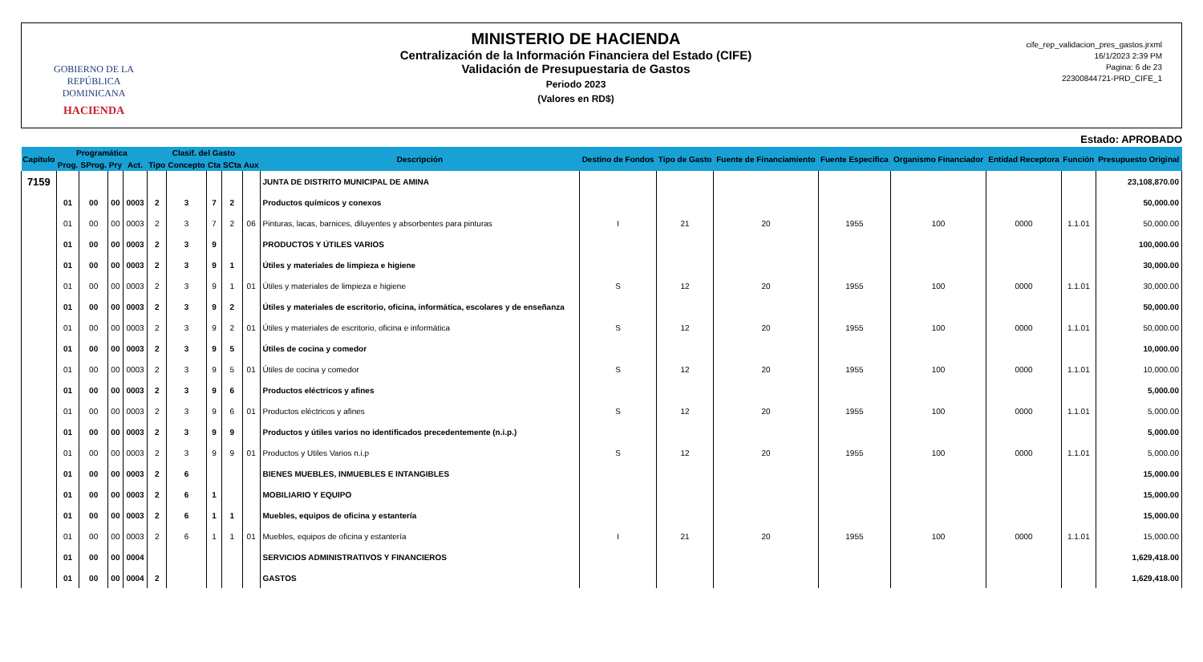GOBIERNO DE LA
REPÚBLICA
DOMINICANA
HACIENDA
MINISTERIO DE HACIENDA
Centralización de la Información Financiera del Estado (CIFE)
Validación de Presupuestaria de Gastos
Periodo 2023
(Valores en RD$)
cife_rep_validacion_pres_gastos.jrxml
16/1/2023 2:39 PM
Pagina: 6 de 23
22300844721-PRD_CIFE_1
Estado: APROBADO
| Capitulo | Programática | | | | Clasif. del Gasto | | | | | Descripción | Destino de Fondos | Tipo de Gasto | Fuente de Financiamiento | Fuente Especifica | Organismo Financiador | Entidad Receptora | Función | Presupuesto Original |
| --- | --- | --- | --- | --- | --- | --- | --- | --- | --- | --- | --- | --- | --- | --- | --- | --- | --- | --- |
| | Prog. | SProg. | Pry | Act. | Tipo | Concepto | Cta | SCta | Aux | | | | | | | | | |
| 7159 | | | | | | | | | | JUNTA DE DISTRITO MUNICIPAL DE AMINA | | | | | | | | 23,108,870.00 |
| | 01 | 00 | 00 | 0003 | 2 | 3 | 7 | 2 | | Productos químicos y conexos | | | | | | | | 50,000.00 |
| | 01 | 00 | 00 | 0003 | 2 | 3 | 7 | 2 | 06 | Pinturas, lacas, barnices, diluyentes y absorbentes para pinturas | I | 21 | 20 | 1955 | 100 | 0000 | 1.1.01 | 50,000.00 |
| | 01 | 00 | 00 | 0003 | 2 | 3 | 9 | | | PRODUCTOS Y ÚTILES VARIOS | | | | | | | | 100,000.00 |
| | 01 | 00 | 00 | 0003 | 2 | 3 | 9 | 1 | | Útiles y materiales de limpieza e higiene | | | | | | | | 30,000.00 |
| | 01 | 00 | 00 | 0003 | 2 | 3 | 9 | 1 | 01 | Útiles y materiales de limpieza e higiene | S | 12 | 20 | 1955 | 100 | 0000 | 1.1.01 | 30,000.00 |
| | 01 | 00 | 00 | 0003 | 2 | 3 | 9 | 2 | | Útiles y materiales de escritorio, oficina, informática, escolares y de enseñanza | | | | | | | | 50,000.00 |
| | 01 | 00 | 00 | 0003 | 2 | 3 | 9 | 2 | 01 | Útiles y materiales de escritorio, oficina e informática | S | 12 | 20 | 1955 | 100 | 0000 | 1.1.01 | 50,000.00 |
| | 01 | 00 | 00 | 0003 | 2 | 3 | 9 | 5 | | Útiles de cocina y comedor | | | | | | | | 10,000.00 |
| | 01 | 00 | 00 | 0003 | 2 | 3 | 9 | 5 | 01 | Útiles de cocina y comedor | S | 12 | 20 | 1955 | 100 | 0000 | 1.1.01 | 10,000.00 |
| | 01 | 00 | 00 | 0003 | 2 | 3 | 9 | 6 | | Productos eléctricos y afines | | | | | | | | 5,000.00 |
| | 01 | 00 | 00 | 0003 | 2 | 3 | 9 | 6 | 01 | Productos eléctricos y afines | S | 12 | 20 | 1955 | 100 | 0000 | 1.1.01 | 5,000.00 |
| | 01 | 00 | 00 | 0003 | 2 | 3 | 9 | 9 | | Productos y útiles varios no identificados precedentemente (n.i.p.) | | | | | | | | 5,000.00 |
| | 01 | 00 | 00 | 0003 | 2 | 3 | 9 | 9 | 01 | Productos y Utiles Varios n.i.p | S | 12 | 20 | 1955 | 100 | 0000 | 1.1.01 | 5,000.00 |
| | 01 | 00 | 00 | 0003 | 2 | 6 | | | | BIENES MUEBLES, INMUEBLES E INTANGIBLES | | | | | | | | 15,000.00 |
| | 01 | 00 | 00 | 0003 | 2 | 6 | 1 | | | MOBILIARIO Y EQUIPO | | | | | | | | 15,000.00 |
| | 01 | 00 | 00 | 0003 | 2 | 6 | 1 | 1 | | Muebles, equipos de oficina y estantería | | | | | | | | 15,000.00 |
| | 01 | 00 | 00 | 0003 | 2 | 6 | 1 | 1 | 01 | Muebles, equipos de oficina y estantería | I | 21 | 20 | 1955 | 100 | 0000 | 1.1.01 | 15,000.00 |
| | 01 | 00 | 00 | 0004 | | | | | | SERVICIOS ADMINISTRATIVOS Y FINANCIEROS | | | | | | | | 1,629,418.00 |
| | 01 | 00 | 00 | 0004 | 2 | | | | | GASTOS | | | | | | | | 1,629,418.00 |